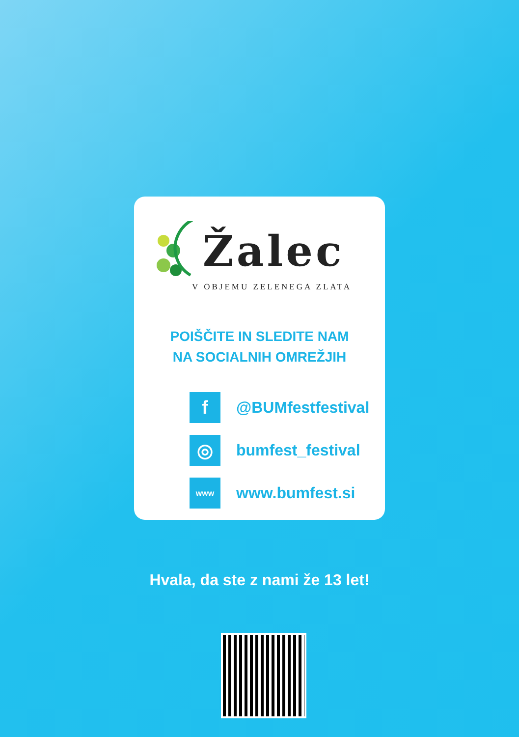Žalec
V OBJEMU ZELENEGA ZLATA
POIŠČITE IN SLEDITE NAM
NA SOCIALNIH OMREŽJIH
f
@BUMfestfestival
◎
bumfest_festival
www
www.bumfest.si
Hvala, da ste z nami že 13 let!